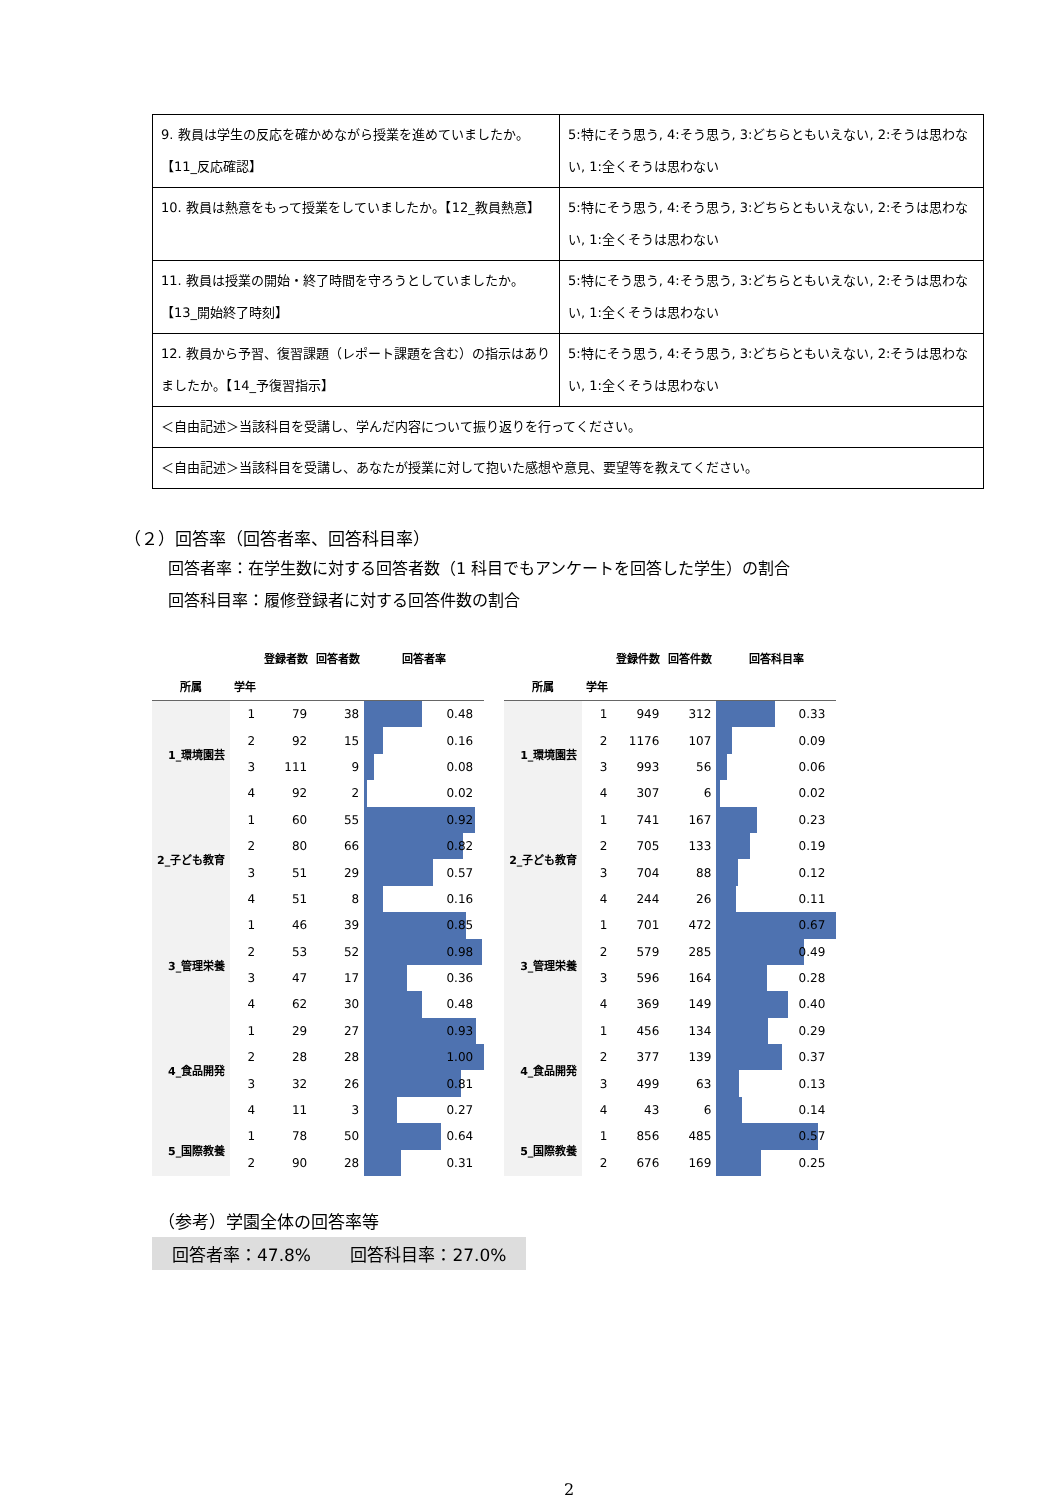| 9. 教員は学生の反応を確かめながら授業を進めていましたか。【11_反応確認】 | 5:特にそう思う, 4:そう思う, 3:どちらともいえない, 2:そうは思わない, 1:全くそうは思わない |
| 10. 教員は熱意をもって授業をしていましたか。【12_教員熱意】 | 5:特にそう思う, 4:そう思う, 3:どちらともいえない, 2:そうは思わない, 1:全くそうは思わない |
| 11. 教員は授業の開始・終了時間を守ろうとしていましたか。【13_開始終了時刻】 | 5:特にそう思う, 4:そう思う, 3:どちらともいえない, 2:そうは思わない, 1:全くそうは思わない |
| 12. 教員から予習、復習課題（レポート課題を含む）の指示はありましたか。【14_予復習指示】 | 5:特にそう思う, 4:そう思う, 3:どちらともいえない, 2:そうは思わない, 1:全くそうは思わない |
| ＜自由記述＞当該科目を受講し、学んだ内容について振り返りを行ってください。 | |
| ＜自由記述＞当該科目を受講し、あなたが授業に対して抱いた感想や意見、要望等を教えてください。 | |
（２）回答率（回答者率、回答科目率）
回答者率：在学生数に対する回答者数（1 科目でもアンケートを回答した学生）の割合
回答科目率：履修登録者に対する回答件数の割合
| | | 登録者数 | 回答者数 | 回答者率 |
| --- | --- | --- | --- | --- |
| 所属 | 学年 | | | |
| 1_環境園芸 | 1 | 79 | 38 | 0.48 |
| | 2 | 92 | 15 | 0.16 |
| | 3 | 111 | 9 | 0.08 |
| | 4 | 92 | 2 | 0.02 |
| 2_子ども教育 | 1 | 60 | 55 | 0.92 |
| | 2 | 80 | 66 | 0.82 |
| | 3 | 51 | 29 | 0.57 |
| | 4 | 51 | 8 | 0.16 |
| 3_管理栄養 | 1 | 46 | 39 | 0.85 |
| | 2 | 53 | 52 | 0.98 |
| | 3 | 47 | 17 | 0.36 |
| | 4 | 62 | 30 | 0.48 |
| 4_食品開発 | 1 | 29 | 27 | 0.93 |
| | 2 | 28 | 28 | 1.00 |
| | 3 | 32 | 26 | 0.81 |
| | 4 | 11 | 3 | 0.27 |
| 5_国際教養 | 1 | 78 | 50 | 0.64 |
| | 2 | 90 | 28 | 0.31 |
| | | 登録件数 | 回答件数 | 回答科目率 |
| --- | --- | --- | --- | --- |
| 所属 | 学年 | | | |
| 1_環境園芸 | 1 | 949 | 312 | 0.33 |
| | 2 | 1176 | 107 | 0.09 |
| | 3 | 993 | 56 | 0.06 |
| | 4 | 307 | 6 | 0.02 |
| 2_子ども教育 | 1 | 741 | 167 | 0.23 |
| | 2 | 705 | 133 | 0.19 |
| | 3 | 704 | 88 | 0.12 |
| | 4 | 244 | 26 | 0.11 |
| 3_管理栄養 | 1 | 701 | 472 | 0.67 |
| | 2 | 579 | 285 | 0.49 |
| | 3 | 596 | 164 | 0.28 |
| | 4 | 369 | 149 | 0.40 |
| 4_食品開発 | 1 | 456 | 134 | 0.29 |
| | 2 | 377 | 139 | 0.37 |
| | 3 | 499 | 63 | 0.13 |
| | 4 | 43 | 6 | 0.14 |
| 5_国際教養 | 1 | 856 | 485 | 0.57 |
| | 2 | 676 | 169 | 0.25 |
（参考）学園全体の回答率等
回答者率：47.8%　　 回答科目率：27.0%
2